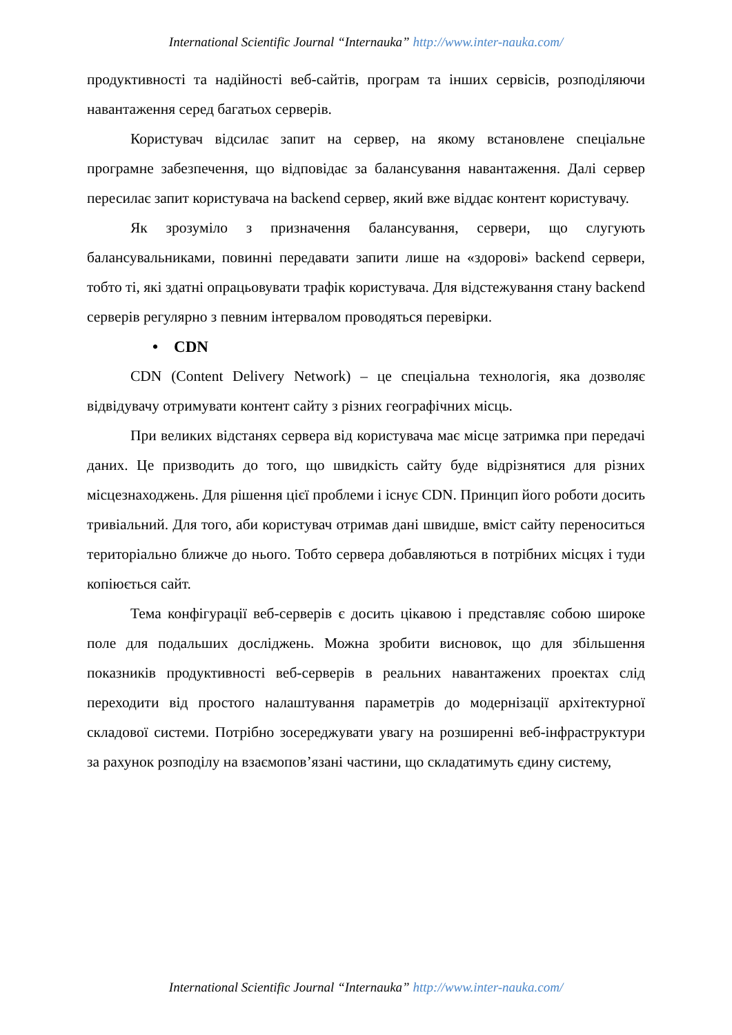International Scientific Journal “Internauka” http://www.inter-nauka.com/
продуктивності та надійності веб-сайтів, програм та інших сервісів, розподіляючи навантаження серед багатьох серверів.
Користувач відсилає запит на сервер, на якому встановлене спеціальне програмне забезпечення, що відповідає за балансування навантаження. Далі сервер пересилає запит користувача на backend сервер, який вже віддає контент користувачу.
Як зрозуміло з призначення балансування, сервери, що слугують балансувальниками, повинні передавати запити лише на «здорові» backend сервери, тобто ті, які здатні опрацьовувати трафік користувача. Для відстежування стану backend серверів регулярно з певним інтервалом проводяться перевірки.
• CDN
CDN (Content Delivery Network) – це спеціальна технологія, яка дозволяє відвідувачу отримувати контент сайту з різних географічних місць.
При великих відстанях сервера від користувача має місце затримка при передачі даних. Це призводить до того, що швидкість сайту буде відрізнятися для різних місцезнаходжень. Для рішення цієї проблеми і існує CDN. Принцип його роботи досить тривіальний. Для того, аби користувач отримав дані швидше, вміст сайту переноситься територіально ближче до нього. Тобто сервера добавляються в потрібних місцях і туди копіюється сайт.
Тема конфігурації веб-серверів є досить цікавою і представляє собою широке поле для подальших досліджень. Можна зробити висновок, що для збільшення показників продуктивності веб-серверів в реальних навантажених проектах слід переходити від простого налаштування параметрів до модернізації архітектурної складової системи. Потрібно зосереджувати увагу на розширенні веб-інфраструктури за рахунок розподілу на взаємопов’язані частини, що складатимуть єдину систему,
International Scientific Journal “Internauka” http://www.inter-nauka.com/